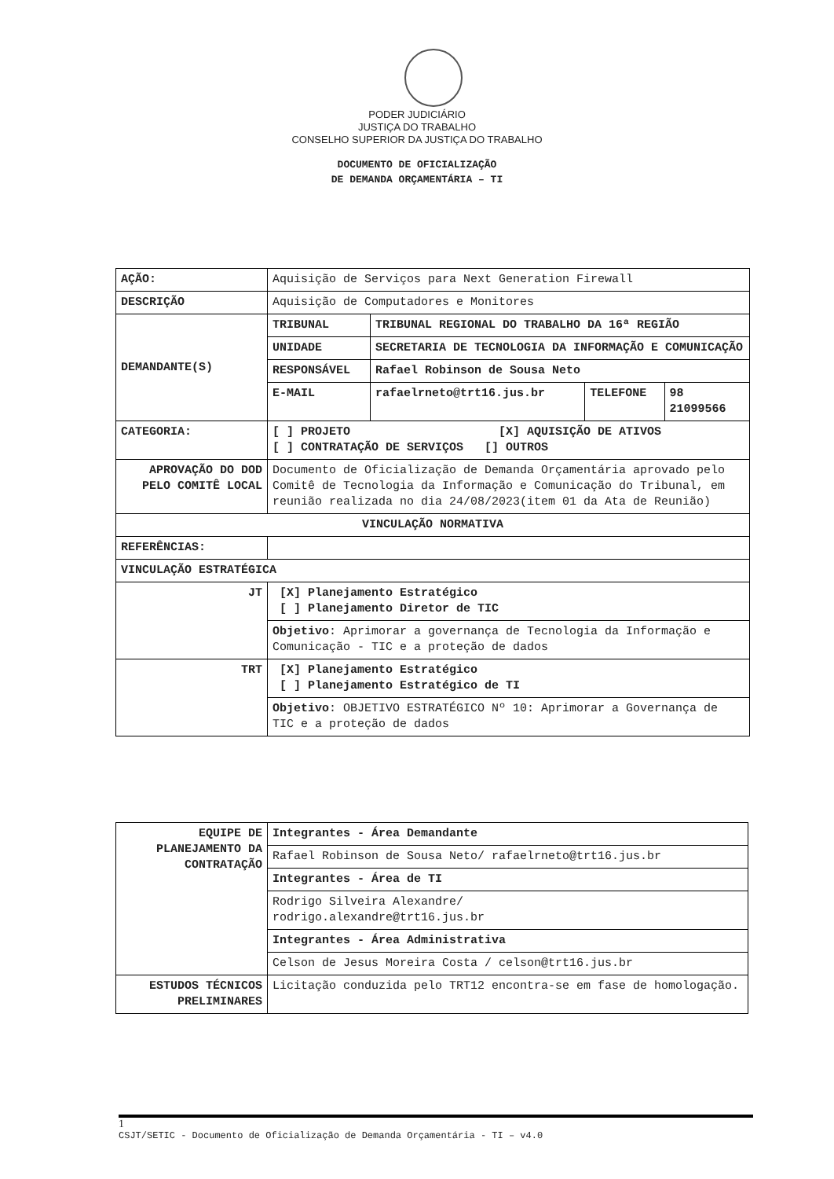PODER JUDICIÁRIO
JUSTIÇA DO TRABALHO
CONSELHO SUPERIOR DA JUSTIÇA DO TRABALHO
DOCUMENTO DE OFICIALIZAÇÃO
DE DEMANDA ORÇAMENTÁRIA – TI
| AÇÃO: | Aquisição de Serviços para Next Generation Firewall | | | |
| DESCRIÇÃO | Aquisição de Computadores e Monitores | | | |
| DEMANDANTE(S) | TRIBUNAL | TRIBUNAL REGIONAL DO TRABALHO DA 16ª REGIÃO | | |
| | UNIDADE | SECRETARIA DE TECNOLOGIA DA INFORMAÇÃO E COMUNICAÇÃO | | |
| | RESPONSÁVEL | Rafael Robinson de Sousa Neto | | |
| | E-MAIL | rafaelrneto@trt16.jus.br | TELEFONE | 98 21099566 |
| CATEGORIA: | [ ] PROJETO [X] AQUISIÇÃO DE ATIVOS [ ] CONTRATAÇÃO DE SERVIÇOS [] OUTROS | | | |
| APROVAÇÃO DO DOD PELO COMITÊ LOCAL | Documento de Oficialização de Demanda Orçamentária aprovado pelo Comitê de Tecnologia da Informação e Comunicação do Tribunal, em reunião realizada no dia 24/08/2023(item 01 da Ata de Reunião) | | | |
| VINCULAÇÃO NORMATIVA | | | | |
| REFERÊNCIAS: | | | | |
| VINCULAÇÃO ESTRATÉGICA | | | | |
| JT | [X] Planejamento Estratégico [ ] Planejamento Diretor de TIC | | | |
| | Objetivo : Aprimorar a governança de Tecnologia da Informação e Comunicação - TIC e a proteção de dados | | | |
| TRT | [X] Planejamento Estratégico [ ] Planejamento Estratégico de TI | | | |
| | Objetivo : OBJETIVO ESTRATÉGICO Nº 10: Aprimorar a Governança de TIC e a proteção de dados | | | |
| EQUIPE DE PLANEJAMENTO DA CONTRATAÇÃO | Integrantes - Área Demandante |
| | Rafael Robinson de Sousa Neto/ rafaelrneto@trt16.jus.br |
| | Integrantes - Área de TI |
| | Rodrigo Silveira Alexandre/ rodrigo.alexandre@trt16.jus.br |
| | Integrantes - Área Administrativa |
| | Celson de Jesus Moreira Costa / celson@trt16.jus.br |
| ESTUDOS TÉCNICOS PRELIMINARES | Licitação conduzida pelo TRT12 encontra-se em fase de homologação. |
1
CSJT/SETIC - Documento de Oficialização de Demanda Orçamentária - TI – v4.0